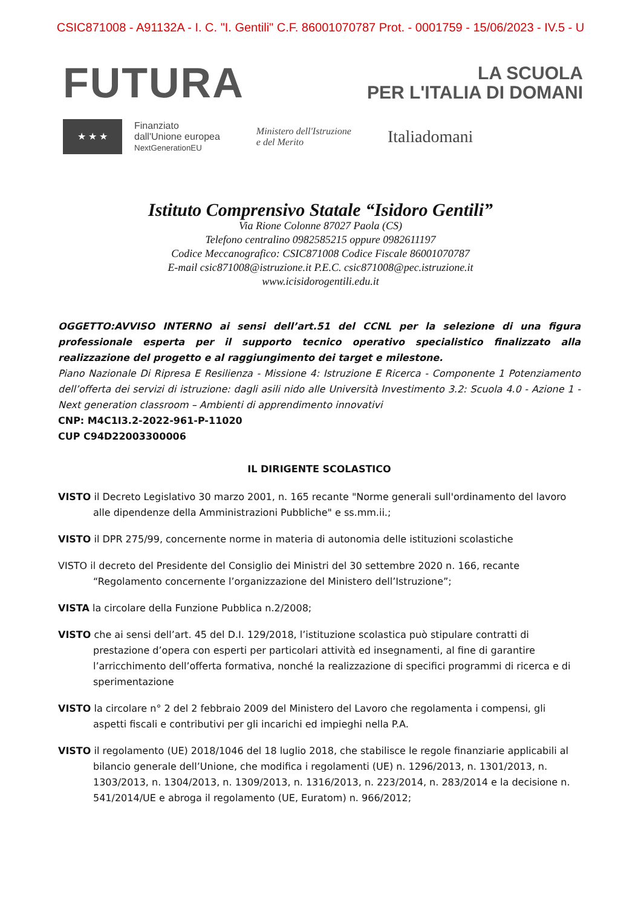CSIC871008 - A91132A - I. C. "I. Gentili" C.F. 86001070787 Prot. - 0001759 - 15/06/2023 - IV.5 - U
FUTURA
LA SCUOLA
PER L'ITALIA DI DOMANI
★ ★ ★
Finanziato
dall'Unione europea
NextGenerationEU
Ministero dell'Istruzione
e del Merito
Italiadomani
Istituto Comprensivo Statale “Isidoro Gentili”
Via Rione Colonne 87027 Paola (CS)
Telefono centralino 0982585215 oppure 0982611197
Codice Meccanografico: CSIC871008 Codice Fiscale 86001070787
E-mail csic871008@istruzione.it P.E.C. csic871008@pec.istruzione.it
www.icisidorogentili.edu.it
OGGETTO:AVVISO INTERNO ai sensi dell’art.51 del CCNL per la selezione di una figura professionale esperta per il supporto tecnico operativo specialistico finalizzato alla realizzazione del progetto e al raggiungimento dei target e milestone.
Piano Nazionale Di Ripresa E Resilienza - Missione 4: Istruzione E Ricerca - Componente 1 Potenziamento dell’offerta dei servizi di istruzione: dagli asili nido alle Università Investimento 3.2: Scuola 4.0 - Azione 1 - Next generation classroom – Ambienti di apprendimento innovativi
CNP: M4C1I3.2-2022-961-P-11020
CUP C94D22003300006
IL DIRIGENTE SCOLASTICO
VISTO il Decreto Legislativo 30 marzo 2001, n. 165 recante "Norme generali sull'ordinamento del lavoro alle dipendenze della Amministrazioni Pubbliche" e ss.mm.ii.;
VISTO il DPR 275/99, concernente norme in materia di autonomia delle istituzioni scolastiche
VISTO il decreto del Presidente del Consiglio dei Ministri del 30 settembre 2020 n. 166, recante “Regolamento concernente l’organizzazione del Ministero dell’Istruzione”;
VISTA la circolare della Funzione Pubblica n.2/2008;
VISTO che ai sensi dell’art. 45 del D.I. 129/2018, l’istituzione scolastica può stipulare contratti di prestazione d’opera con esperti per particolari attività ed insegnamenti, al fine di garantire l’arricchimento dell’offerta formativa, nonché la realizzazione di specifici programmi di ricerca e di sperimentazione
VISTO la circolare n° 2 del 2 febbraio 2009 del Ministero del Lavoro che regolamenta i compensi, gli aspetti fiscali e contributivi per gli incarichi ed impieghi nella P.A.
VISTO il regolamento (UE) 2018/1046 del 18 luglio 2018, che stabilisce le regole finanziarie applicabili al bilancio generale dell’Unione, che modifica i regolamenti (UE) n. 1296/2013, n. 1301/2013, n. 1303/2013, n. 1304/2013, n. 1309/2013, n. 1316/2013, n. 223/2014, n. 283/2014 e la decisione n. 541/2014/UE e abroga il regolamento (UE, Euratom) n. 966/2012;